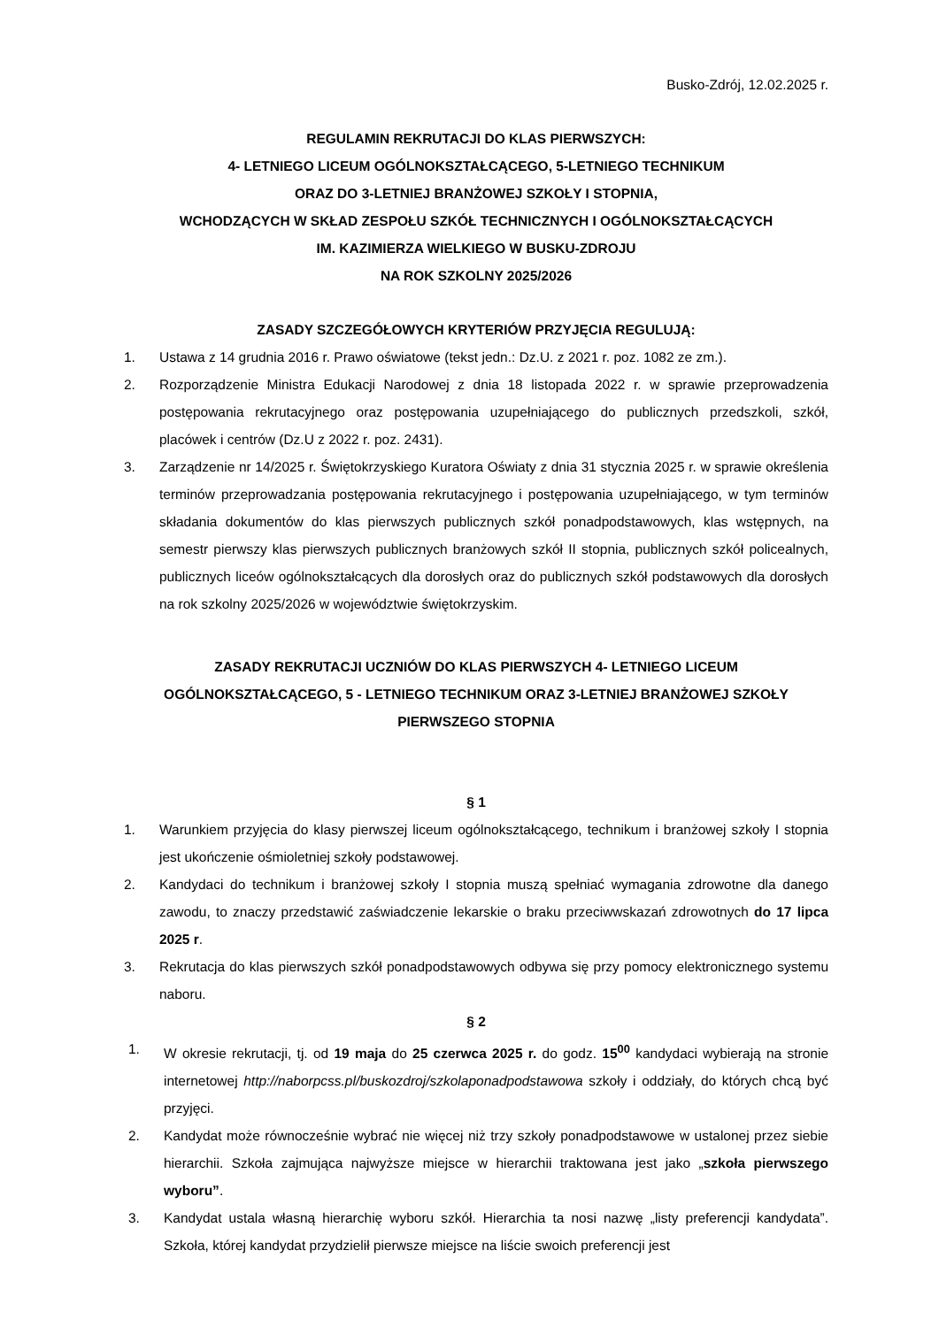Busko-Zdrój, 12.02.2025 r.
REGULAMIN REKRUTACJI DO KLAS PIERWSZYCH:
4- LETNIEGO LICEUM OGÓLNOKSZTAŁCĄCEGO, 5-LETNIEGO TECHNIKUM
ORAZ DO 3-LETNIEJ BRANŻOWEJ SZKOŁY I STOPNIA,
WCHODZĄCYCH W SKŁAD ZESPOŁU SZKÓŁ TECHNICZNYCH I OGÓLNOKSZTAŁCĄCYCH
IM. KAZIMIERZA WIELKIEGO W BUSKU-ZDROJU
NA ROK SZKOLNY 2025/2026
ZASADY SZCZEGÓŁOWYCH KRYTERIÓW PRZYJĘCIA REGULUJĄ:
1. Ustawa z 14 grudnia 2016 r. Prawo oświatowe (tekst jedn.: Dz.U. z 2021 r. poz. 1082 ze zm.).
2. Rozporządzenie Ministra Edukacji Narodowej z dnia 18 listopada 2022 r. w sprawie przeprowadzenia postępowania rekrutacyjnego oraz postępowania uzupełniającego do publicznych przedszkoli, szkół, placówek i centrów (Dz.U z 2022 r. poz. 2431).
3. Zarządzenie nr 14/2025 r. Świętokrzyskiego Kuratora Oświaty z dnia 31 stycznia 2025 r. w sprawie określenia terminów przeprowadzania postępowania rekrutacyjnego i postępowania uzupełniającego, w tym terminów składania dokumentów do klas pierwszych publicznych szkół ponadpodstawowych, klas wstępnych, na semestr pierwszy klas pierwszych publicznych branżowych szkół II stopnia, publicznych szkół policealnych, publicznych liceów ogólnokształcących dla dorosłych oraz do publicznych szkół podstawowych dla dorosłych na rok szkolny 2025/2026 w województwie świętokrzyskim.
ZASADY REKRUTACJI UCZNIÓW DO KLAS PIERWSZYCH 4- LETNIEGO LICEUM OGÓLNOKSZTAŁCĄCEGO, 5 - LETNIEGO TECHNIKUM ORAZ 3-LETNIEJ BRANŻOWEJ SZKOŁY PIERWSZEGO STOPNIA
§ 1
1. Warunkiem przyjęcia do klasy pierwszej liceum ogólnokształcącego, technikum i branżowej szkoły I stopnia jest ukończenie ośmioletniej szkoły podstawowej.
2. Kandydaci do technikum i branżowej szkoły I stopnia muszą spełniać wymagania zdrowotne dla danego zawodu, to znaczy przedstawić zaświadczenie lekarskie o braku przeciwwskazań zdrowotnych do 17 lipca 2025 r.
3. Rekrutacja do klas pierwszych szkół ponadpodstawowych odbywa się przy pomocy elektronicznego systemu naboru.
§ 2
1. W okresie rekrutacji, tj. od 19 maja do 25 czerwca 2025 r. do godz. 15<sup>00</sup> kandydaci wybierają na stronie internetowej http://naborpcss.pl/buskozdroj/szkolaponadpodstawowa szkoły i oddziały, do których chcą być przyjęci.
2. Kandydat może równocześnie wybrać nie więcej niż trzy szkoły ponadpodstawowe w ustalonej przez siebie hierarchii. Szkoła zajmująca najwyższe miejsce w hierarchii traktowana jest jako „szkoła pierwszego wyboru”.
3. Kandydat ustala własną hierarchię wyboru szkół. Hierarchia ta nosi nazwę „listy preferencji kandydata”. Szkoła, której kandydat przydzielił pierwsze miejsce na liście swoich preferencji jest